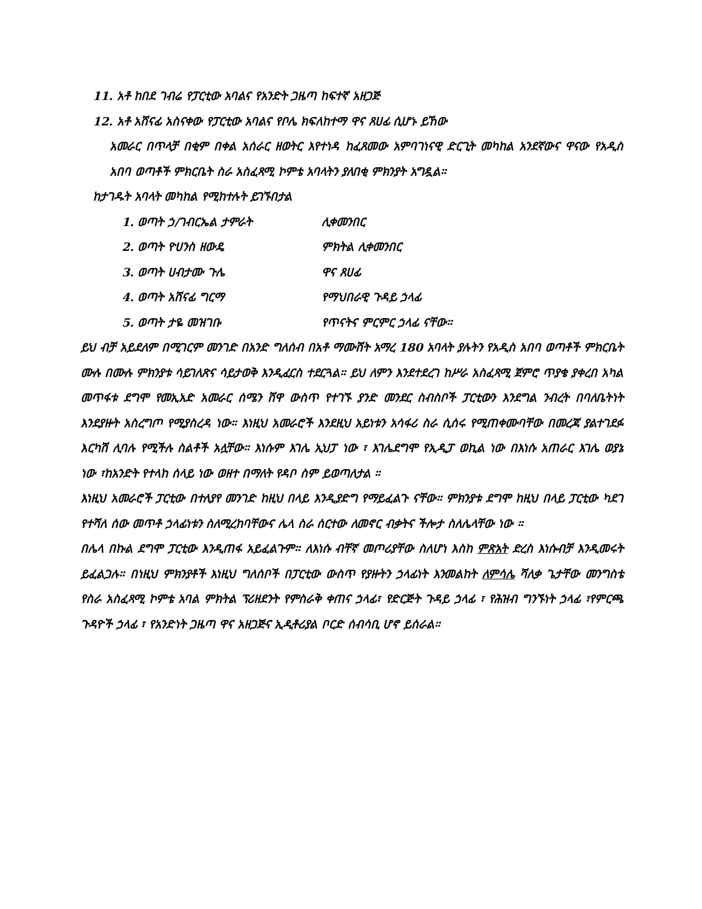11. አቶ ከበደ ገብሬ የፓርቲው አባልና የአንድት ጋዜጣ ከፍተኛ አዘጋጅ
12. አቶ አሸናፊ አስናቀው የፓርቲው አባልና የቦሌ ክፍለከተማ ዋና ጸሀፊ ሲሆኑ ይኸው
አመራር በጥላቻ በቂም በቀል አሰራር ዘወትር እየተነዳ ከፈጸመው አምባገነናዊ ድርጊት መካከል አንደኛውና ዋናው የአዲስ አበባ ወጣቶች ምክርቤት ስራ አስፈጻሚ ኮምቴ አባላትን ያለበቂ ምክንያት አግዷል።
ከታገዱት አባላት መካከል የሚከተሉት ይገኙበታል
1. ወጣት ኃ/ገብርኤል ታምራት ሊቀመንበር
2. ወጣት ዮሀንስ ዘውዴ ምክትል ሊቀመንበር
3. ወጣት ሀብታሙ ጉሌ ዋና ጸሀፊ
4. ወጣት አሸናፊ ግርማ የማህበራዊ ጉዳይ ኃላፊ
5. ወጣት ታዬ መዝገቡ የጥናትና ምርምር ኃላፊ ናቸው።
ይህ ብቻ አይደለም በሚገርም መንገድ በአንድ ግለሰብ በአቶ ማሙሸት አማረ 180 አባላት ያሉትን የአዲስ አበባ ወጣቶች ምክርቤት ሙሉ በሙሉ ምክንያቱ ሳይገለጽና ሳይታወቅ እንዲፈርስ ተደርጓል። ይህ ለምን እንደተደረገ ከሥራ አስፈጻሚ ጀምሮ ጥያቄ ያቀረበ አካል መጥፋቱ ደግሞ የመኢአድ አመራር ሰሜን ሸዋ ውስጥ የተገኙ ያንድ መንደር ስብስቦች ፓርቲውን እንደግል ንብረት በባለቤትነት እንደያዙት አስረግጦ የሚያስረዳ ነው። እነዚህ አመራሮች እንደዚህ አይነቱን አሳፋሪ ስራ ሲሰሩ የሚጠቀሙባቸው በመረጃ ያልተገደፉ እርካሽ ሊባሉ የሚችሉ ስልቶች አሏቸው። እነሱም እገሌ ኢህፓ ነው ፣ እገሌደግሞ የኢዲፓ ወኪል ነው በእነሱ አጠራር እገሌ ወያኔ ነው ፣ከአንድት የተላከ ሰላይ ነው ወዘተ በማለት የዳቦ ስም ይወጣለታል ።
እነዚህ አመራሮች ፓርቲው በተለያየ መንገድ ከዚህ በላይ እንዲያድግ የማይፈልጉ ናቸው። ምክንያቱ ደግሞ ከዚህ በላይ ፓርቲው ካደገ የተሻለ ሰው መጥቶ ኃላፊነቱን ስለሚረከባቸውና ሌላ ስራ ሰርተው ለመኖር ብቃትና ችሎታ ስለሌላቸው ነው ።
በሌላ በኩል ደግሞ ፓርቲው እንዲጠፋ አይፈልጉም። ለእነሱ ብቸኛ መጦሪያቸው ስለሆነ እስከ ምጽአት ድረስ እነሱብቻ እንዲመሩት ይፈልጋሉ። በነዚህ ምክንያቶች እነዚህ ግለሰቦች በፓርቲው ውስጥ የያዙትን ኃላፊነት እንመልከት ለምሳሌ ሻለቃ ጌታቸው መንግስቴ የስራ አስፈጻሚ ኮምቴ አባል ምክትል ፕሪዘደንት የምስራቅ ቀጠና ኃላፊ፣ የድርጅት ጉዳይ ኃላፊ ፣ የሕዝብ ግንኙነት ኃላፊ ፣የምርጫ ጉዳዮች ኃላፊ ፣ የአንድነት ጋዜጣ ዋና አዘጋጅና ኢዲቶሪያል ቦርድ ሰብሳቢ ሆኖ ይሰራል።